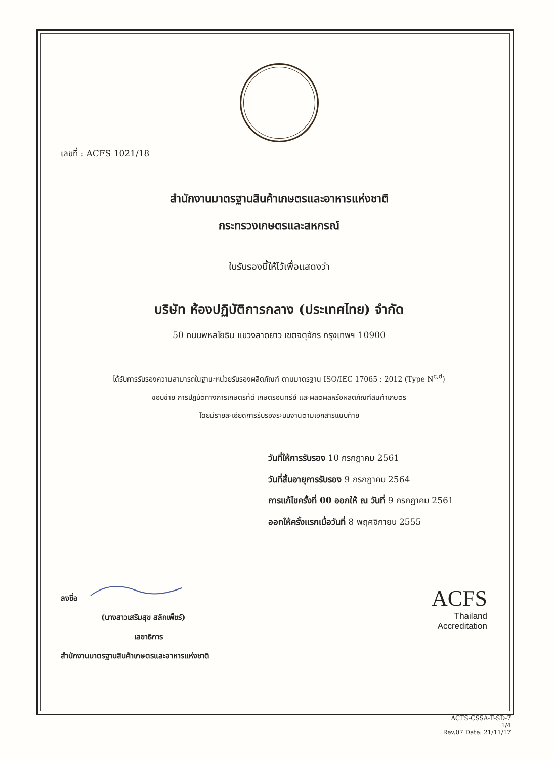เลขที่ : ACFS 1021/18
สำนักงานมาตรฐานสินค้าเกษตรและอาหารแห่งชาติ
กระทรวงเกษตรและสหกรณ์
ใบรับรองนี้ให้ไว้เพื่อแสดงว่า
บริษัท ห้องปฏิบัติการกลาง (ประเทศไทย) จำกัด
50 ถนนพหลโยธิน แขวงลาดยาว เขตจตุจักร กรุงเทพฯ 10900
ได้รับการรับรองความสามารถในฐานะหน่วยรับรองผลิตภัณฑ์ ตามมาตรฐาน ISO/IEC 17065 : 2012 (Type N<sup>c,d</sup>)
ขอบข่าย การปฏิบัติทางการเกษตรที่ดี เกษตรอินทรีย์ และผลิตผลหรือผลิตภัณฑ์สินค้าเกษตร
โดยมีรายละเอียดการรับรองระบบงานตามเอกสารแนบท้าย
วันที่ให้การรับรอง 10 กรกฎาคม 2561
วันที่สิ้นอายุการรับรอง 9 กรกฎาคม 2564
การแก้ไขครั้งที่ 00 ออกให้ ณ วันที่ 9 กรกฎาคม 2561
ออกให้ครั้งแรกเมื่อวันที่ 8 พฤศจิกายน 2555
ลงชื่อ
(นางสาวเสริมสุข สลักเพ็ชร์)
เลขาธิการ
สำนักงานมาตรฐานสินค้าเกษตรและอาหารแห่งชาติ
ACFS
Thailand
Accreditation
ACFS-CSSA-F-SD-7
1/4
Rev.07 Date: 21/11/17